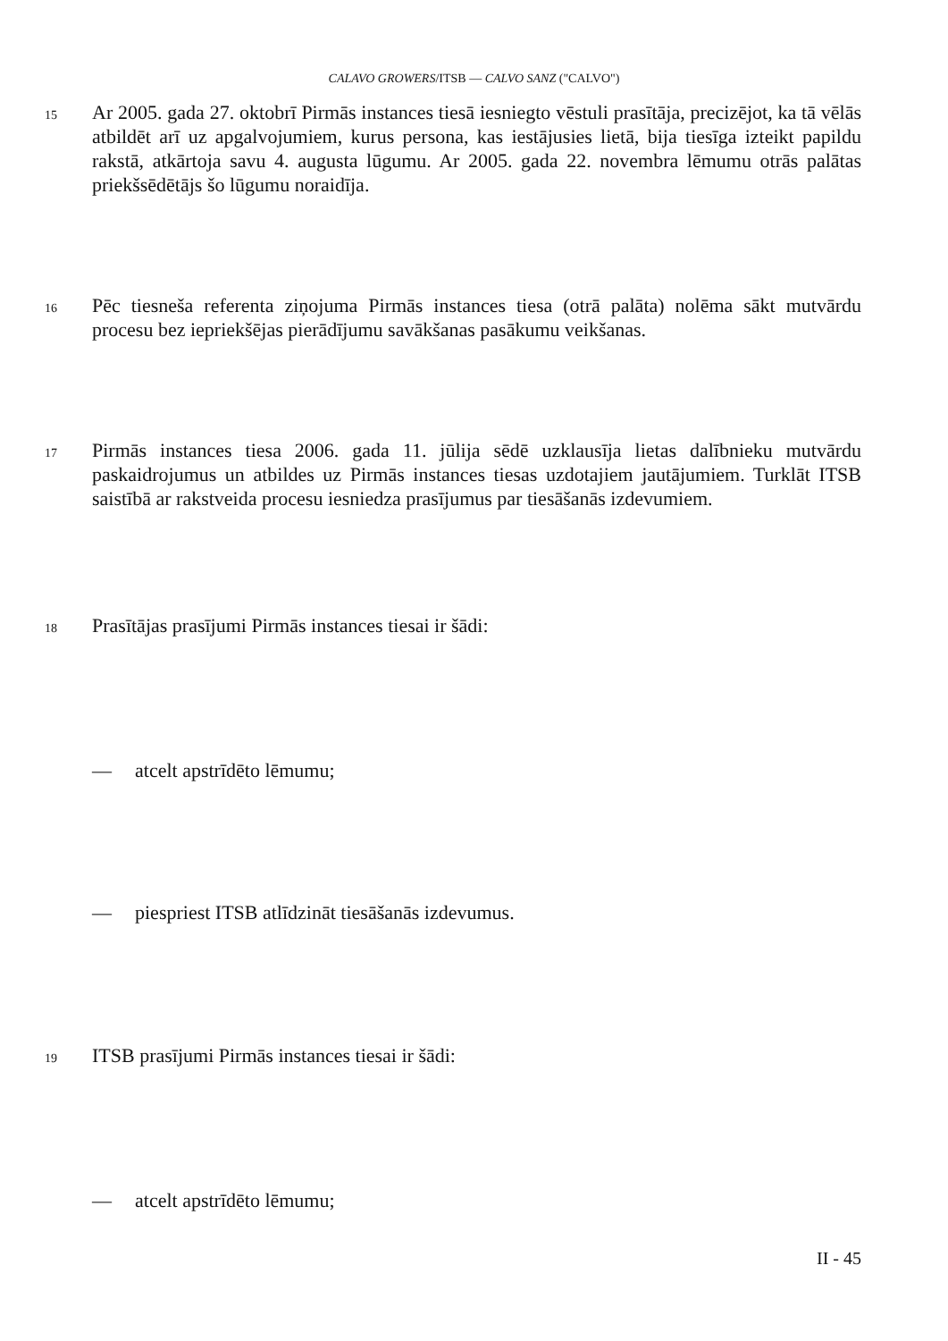CALAVO GROWERS/ITSB — CALVO SANZ ("CALVO")
15
Ar 2005. gada 27. oktobrī Pirmās instances tiesā iesniegto vēstuli prasītāja, precizējot, ka tā vēlās atbildēt arī uz apgalvojumiem, kurus persona, kas iestājusies lietā, bija tiesīga izteikt papildu rakstā, atkārtoja savu 4. augusta lūgumu. Ar 2005. gada 22. novembra lēmumu otrās palātas priekšsēdētājs šo lūgumu noraidīja.
16
Pēc tiesneša referenta ziņojuma Pirmās instances tiesa (otrā palāta) nolēma sākt mutvārdu procesu bez iepriekšējas pierādījumu savākšanas pasākumu veikšanas.
17
Pirmās instances tiesa 2006. gada 11. jūlija sēdē uzklausīja lietas dalībnieku mutvārdu paskaidrojumus un atbildes uz Pirmās instances tiesas uzdotajiem jautājumiem. Turklāt ITSB saistībā ar rakstveida procesu iesniedza prasījumus par tiesāšanās izdevumiem.
18
Prasītājas prasījumi Pirmās instances tiesai ir šādi:
— atcelt apstrīdēto lēmumu;
— piespriest ITSB atlīdzināt tiesāšanās izdevumus.
19
ITSB prasījumi Pirmās instances tiesai ir šādi:
— atcelt apstrīdēto lēmumu;
II - 45